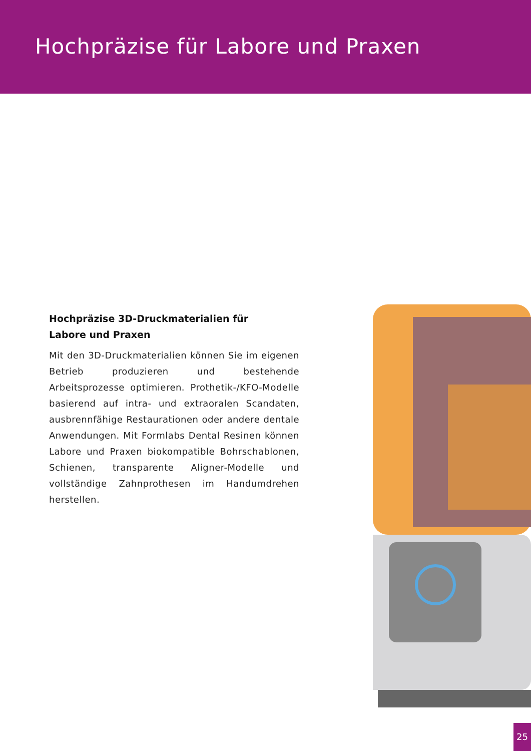Hochpräzise für Labore und Praxen
Hochpräzise 3D-Druckmaterialien für
Labore und Praxen
Mit den 3D-Druckmaterialien können Sie im eigenen Betrieb produzieren und bestehende Arbeitsprozesse optimieren. Prothetik-/KFO-Modelle basierend auf intra- und extraoralen Scandaten, ausbrennfähige Restaurationen oder andere dentale Anwendungen. Mit Formlabs Dental Resinen können Labore und Praxen biokompatible Bohrschablonen, Schienen, transparente Aligner-Modelle und vollständige Zahnprothesen im Handumdrehen herstellen.
25